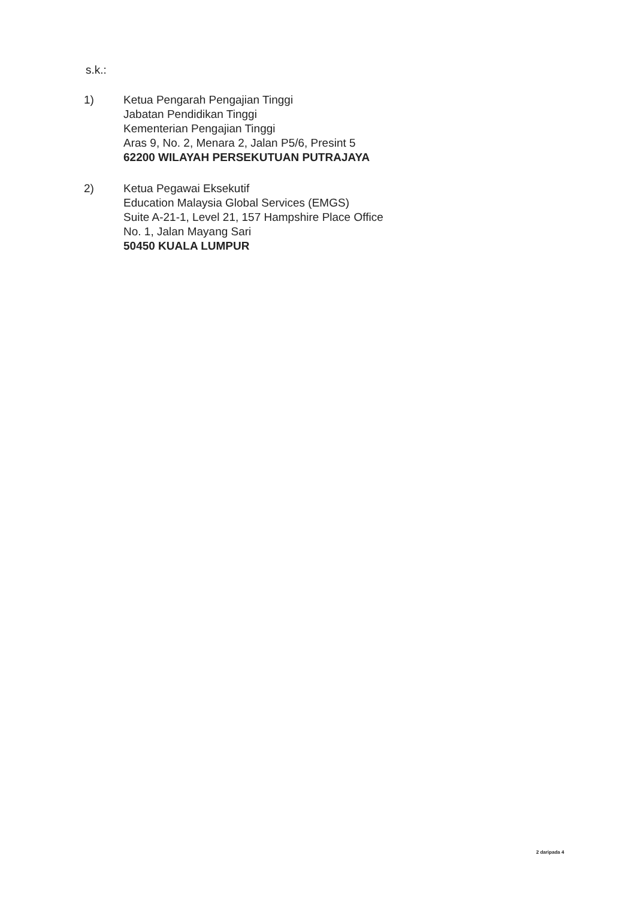s.k.:
1) Ketua Pengarah Pengajian Tinggi
Jabatan Pendidikan Tinggi
Kementerian Pengajian Tinggi
Aras 9, No. 2, Menara 2, Jalan P5/6, Presint 5
62200 WILAYAH PERSEKUTUAN PUTRAJAYA
2) Ketua Pegawai Eksekutif
Education Malaysia Global Services (EMGS)
Suite A-21-1, Level 21, 157 Hampshire Place Office
No. 1, Jalan Mayang Sari
50450 KUALA LUMPUR
2 daripada 4